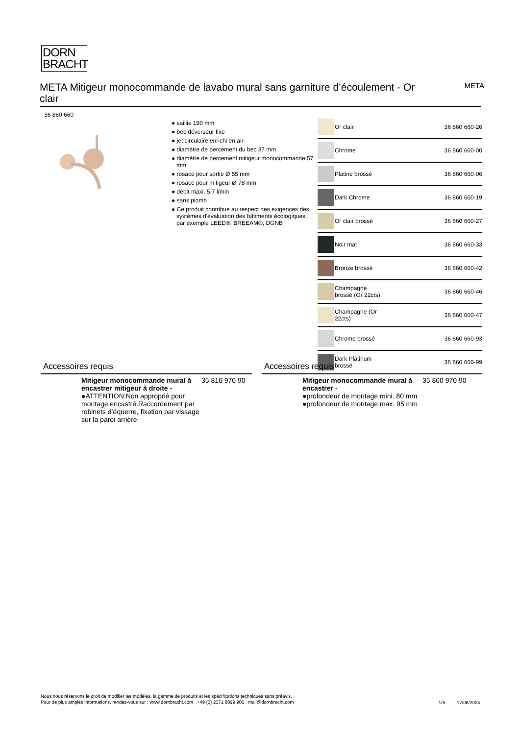DORN
BRACHT
META Mitigeur monocommande de lavabo mural sans garniture d’écoulement - Or clair
META
36 860 660
● saillie 190 mm
● bec déverseur fixe
● jet circulaire enrichi en air
● diamètre de percement du bec 37 mm
● diamètre de percement mitigeur monocommande 57 mm
● rosace pour sortie Ø 55 mm
● rosace pour mitigeur Ø 78 mm
● débit maxi. 5,7 l/min
● sans plomb
● Ce produit contribue au respect des exigences des systèmes d'évaluation des bâtiments écologiques, par exemple LEED®, BREEAM®, DGNB
| | Or clair | 36 860 660-26 |
| | Chrome | 36 860 660-00 |
| | Platine brossé | 36 860 660-06 |
| | Dark Chrome | 36 860 660-19 |
| | Or clair brossé | 36 860 660-27 |
| | Noir mat | 36 860 660-33 |
| | Bronze brossé | 36 860 660-42 |
| | Champagne brossé (Or 22cts) | 36 860 660-46 |
| | Champagne (Or 22cts) | 36 860 660-47 |
| | Chrome brossé | 36 860 660-93 |
| | Dark Platinum brossé | 36 860 660-99 |
Accessoires requis
Mitigeur monocommande mural à encastrer mitigeur à droite -
●ATTENTION:Non approprié pour montage encastré.Raccordement par robinets d’équerre, fixation par vissage sur la paroi arrière.
35 816 970 90
Accessoires requis
Mitigeur monocommande mural à encastrer -
●profondeur de montage mini. 80 mm
●profondeur de montage max. 95 mm
35 860 970 90
Nous nous réservons le droit de modifier les modèles, la gamme de produits et les spécifications techniques sans préavis.
Pour de plus amples informations, rendez-vous sur : www.dornbracht.com +49 (0) 2371 8899 900 mail@dornbracht.com
1/5 17/06/2024